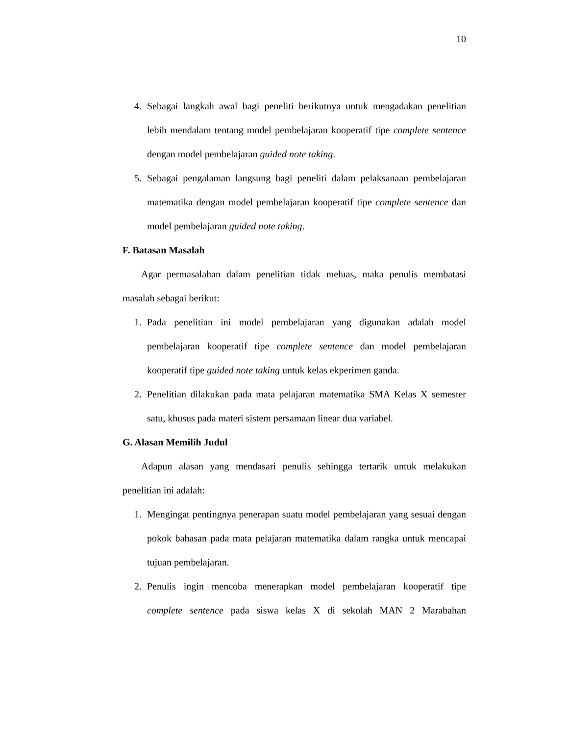10
4. Sebagai langkah awal bagi peneliti berikutnya untuk mengadakan penelitian lebih mendalam tentang model pembelajaran kooperatif tipe complete sentence dengan model pembelajaran guided note taking.
5. Sebagai pengalaman langsung bagi peneliti dalam pelaksanaan pembelajaran matematika dengan model pembelajaran kooperatif tipe complete sentence dan model pembelajaran guided note taking.
F. Batasan Masalah
Agar permasalahan dalam penelitian tidak meluas, maka penulis membatasi masalah sebagai berikut:
1. Pada penelitian ini model pembelajaran yang digunakan adalah model pembelajaran kooperatif tipe complete sentence dan model pembelajaran kooperatif tipe guided note taking untuk kelas ekperimen ganda.
2. Penelitian dilakukan pada mata pelajaran matematika SMA Kelas X semester satu, khusus pada materi sistem persamaan linear dua variabel.
G. Alasan Memilih Judul
Adapun alasan yang mendasari penulis sehingga tertarik untuk melakukan penelitian ini adalah:
1. Mengingat pentingnya penerapan suatu model pembelajaran yang sesuai dengan pokok bahasan pada mata pelajaran matematika dalam rangka untuk mencapai tujuan pembelajaran.
2. Penulis ingin mencoba menerapkan model pembelajaran kooperatif tipe complete sentence pada siswa kelas X di sekolah MAN 2 Marabahan